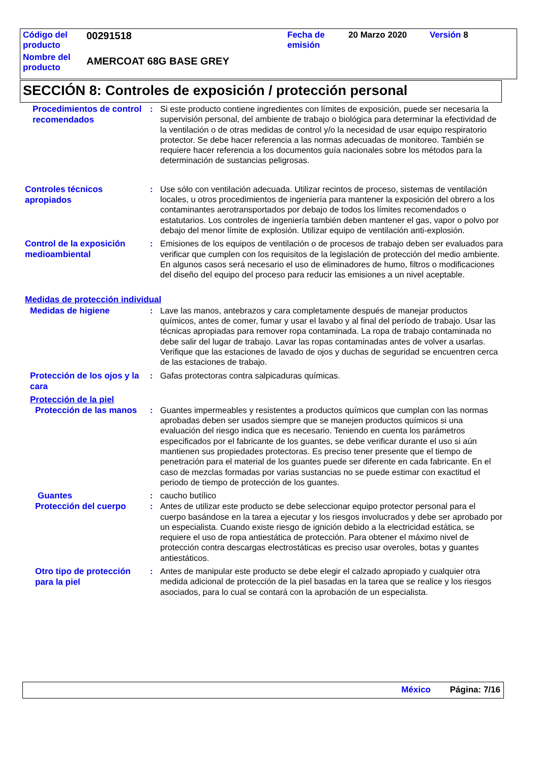| Código del producto | 00291518 | Fecha de emisión | 20 Marzo 2020 | Versión 8 |
| Nombre del producto | AMERCOAT 68G BASE GREY | | | |
SECCIÓN 8: Controles de exposición / protección personal
Procedimientos de control recomendados
: Si este producto contiene ingredientes con límites de exposición, puede ser necesaria la supervisión personal, del ambiente de trabajo o biológica para determinar la efectividad de la ventilación o de otras medidas de control y/o la necesidad de usar equipo respiratorio protector. Se debe hacer referencia a las normas adecuadas de monitoreo. También se requiere hacer referencia a los documentos guía nacionales sobre los métodos para la determinación de sustancias peligrosas.
Controles técnicos apropiados
: Use sólo con ventilación adecuada. Utilizar recintos de proceso, sistemas de ventilación locales, u otros procedimientos de ingeniería para mantener la exposición del obrero a los contaminantes aerotransportados por debajo de todos los límites recomendados o estatutarios. Los controles de ingeniería también deben mantener el gas, vapor o polvo por debajo del menor límite de explosión. Utilizar equipo de ventilación anti-explosión.
Control de la exposición medioambiental
: Emisiones de los equipos de ventilación o de procesos de trabajo deben ser evaluados para verificar que cumplen con los requisitos de la legislación de protección del medio ambiente. En algunos casos será necesario el uso de eliminadores de humo, filtros o modificaciones del diseño del equipo del proceso para reducir las emisiones a un nivel aceptable.
Medidas de protección individual
Medidas de higiene
: Lave las manos, antebrazos y cara completamente después de manejar productos químicos, antes de comer, fumar y usar el lavabo y al final del período de trabajo. Usar las técnicas apropiadas para remover ropa contaminada. La ropa de trabajo contaminada no debe salir del lugar de trabajo. Lavar las ropas contaminadas antes de volver a usarlas. Verifique que las estaciones de lavado de ojos y duchas de seguridad se encuentren cerca de las estaciones de trabajo.
Protección de los ojos y la cara
: Gafas protectoras contra salpicaduras químicas.
Protección de la piel
Protección de las manos
: Guantes impermeables y resistentes a productos químicos que cumplan con las normas aprobadas deben ser usados siempre que se manejen productos químicos si una evaluación del riesgo indica que es necesario. Teniendo en cuenta los parámetros especificados por el fabricante de los guantes, se debe verificar durante el uso si aún mantienen sus propiedades protectoras. Es preciso tener presente que el tiempo de penetración para el material de los guantes puede ser diferente en cada fabricante. En el caso de mezclas formadas por varias sustancias no se puede estimar con exactitud el periodo de tiempo de protección de los guantes.
Guantes
: caucho butílico
Protección del cuerpo
: Antes de utilizar este producto se debe seleccionar equipo protector personal para el cuerpo basándose en la tarea a ejecutar y los riesgos involucrados y debe ser aprobado por un especialista. Cuando existe riesgo de ignición debido a la electricidad estática, se requiere el uso de ropa antiestática de protección. Para obtener el máximo nivel de protección contra descargas electrostáticas es preciso usar overoles, botas y guantes antiestáticos.
Otro tipo de protección para la piel
: Antes de manipular este producto se debe elegir el calzado apropiado y cualquier otra medida adicional de protección de la piel basadas en la tarea que se realice y los riesgos asociados, para lo cual se contará con la aprobación de un especialista.
México Página: 7/16